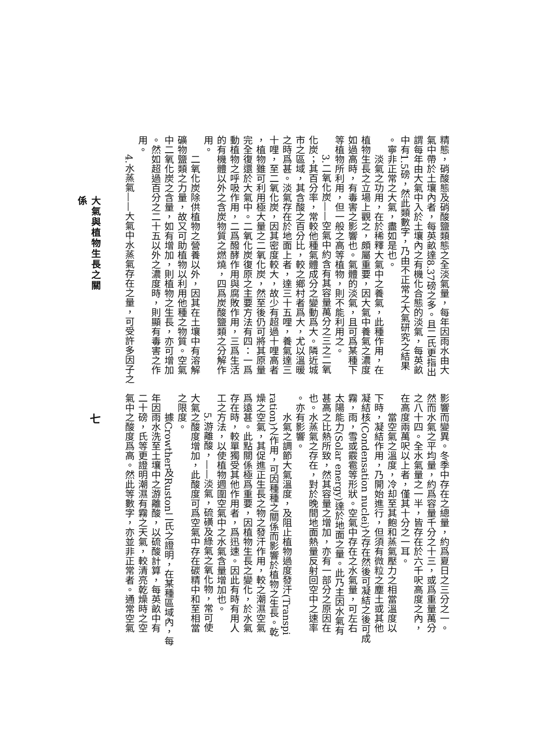精態，硝酸態及硝酸鹽類態之全淡氣量，每年因雨水由大
氣中帶於土壤內者，每英畝達8.37磅之多。且二氏更指出
謂每年由大氣中入於土壤內之有機化合態的淡氣，每英畝
中有1.5磅，然此類數字，乃由不正常之大氣研究之結果
。寧非正常之大氣，盡如是也。
淡氣之功用，在於稀釋大氣中之養氣，此種作用，在
植物生長之立場上觀之，頗屬重要，因大氣中養氣之濃度
如過高時，有毒害之影響也。氣體的淡氣，且可爲某種下
等植物所利用，但一般之高等植物，則不能利用之。
3.二氧化炭——空氣中約含有其容量萬分之三之二氧
化炭；其百分率，常較他種氣體成分之變動爲大。隣近城
市之區域，其含酸之百分比，較之鄉村者爲大，尤以溫暖
之時爲甚。淡氣存在於地面上者，達三十五哩，養氣達三
十哩，至二氧化炭，因其密度較大，故少有超過十哩高者
，植物雖可利用極大量之二氧化炭，然至後仍可將其原量
完全復還於大氣中。二氧化炭復原之主要方法有四：一爲
動植物之呼吸作用，二爲醱酵作用與腐敗作用，三爲生活
的有機體以外之含炭物質之燃燒，四爲炭酸鹽類之分解作
用。
二氧化炭除供植物之營養以外，因其在土壤中有溶解
礦物鹽類之力量，故又可助植物以利用他種之物質。空氣
中二氧化炭之含量，如有增加，則植物之生長，亦可增加
。然如超過百分之二十五以外之濃度時，則顯有毒害之作
用。
4.水蒸氣——大氣中水蒸氣存在之量，可受許多因子之
大氣與植物生長之關係
影響而變異。冬季中存在之總量，約爲夏日之三分之一。
然而水氣之平均量，約爲容量千分之十三，或爲重量萬分
之八十四。全水氣量之一半，皆存在於六千呎高度之內，
在高度兩萬呎以上者，僅其十分之一耳。
當空氣之溫度，冷却至其飽和蒸氣壓力之相當溫度以
下時，凝結作用，乃開始進行，但須有微粒之塵土或其他
凝結核(Condensation nuclei)之存在然後可凝結之後可成
霧，雨，雪或霰雹等形狀。空氣中存在之水氣量，可左右
太陽能力(Solar energy)達於地面之量。此乃主因水氣有
甚高之比熱所致，然其容量之增加，亦有一部分之原因在
也。水蒸氣之存在，對於晚間地面熱量反射回空中之速率
。亦有影響。
水氣之調節大氣溫度，及阻止植物過度發汗(Transpi
ration)之作用，可因種種之關係而影響於植物之生長。乾
燥之空氣，其促進正生長之物之發汗作用，較之潮濕空氣
爲遠甚。此點關係極爲重要，因植物生長之變化，於水氣
存在時，較單獨受其他作用者，爲迅速。因此有時有用人
工之方法，以使植物週圍空氣中之水氣含量增加也。
5.游離酸，——淡氣，硫磺及綠氣之氧化物，常可使
大氣之酸度增加，此酸度可爲空氣中存在碳精中和至相當
之限度。
據Crowther及Ruston二氏之證明，在某種區域內，每
年因雨水洗至土壤中之游離酸，以硫酸計算，每英畝中有
二十磅，氏等更證明潮濕有霧之天氣，較清亮乾燥時之空
氣中之酸度爲高。然此等數字，亦並非正常者。通常空氣
七